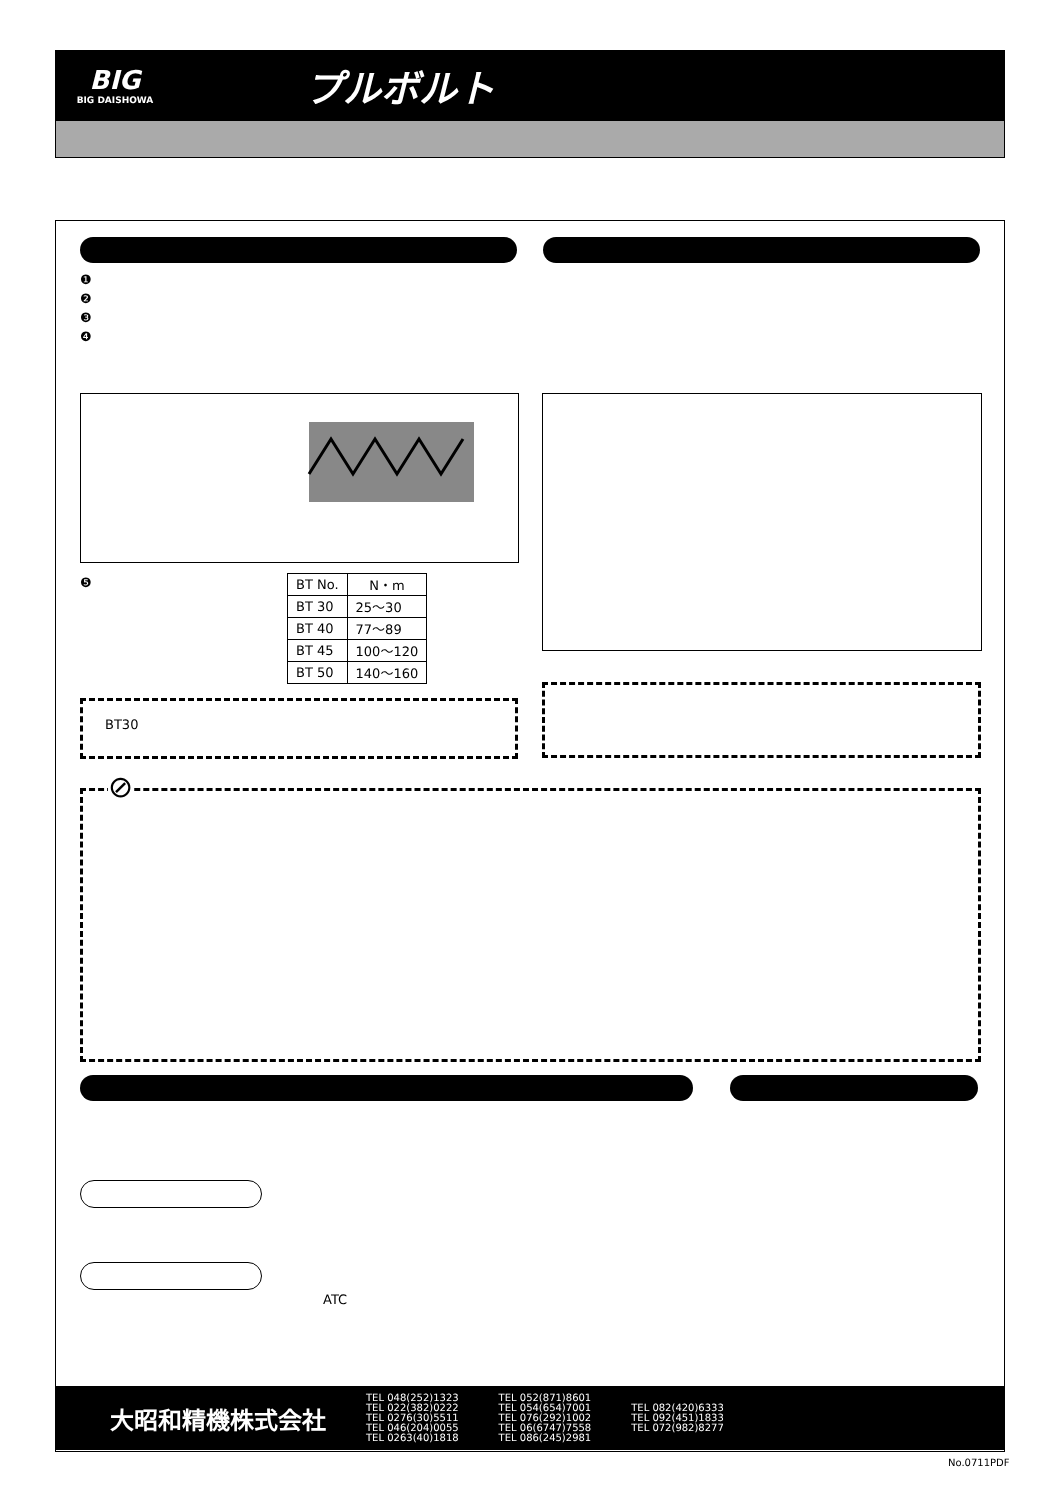BIG
BIG DAISHOWA
プルボルト
❶
❷
❸
❹
❺
| BT No. | N・m |
| --- | --- |
| BT 30 | 25～30 |
| BT 40 | 77～89 |
| BT 45 | 100～120 |
| BT 50 | 140～160 |
BT30
⊘
ATC
大昭和精機株式会社
TEL 048(252)1323
TEL 022(382)0222
TEL 0276(30)5511
TEL 046(204)0055
TEL 0263(40)1818
TEL 052(871)8601
TEL 054(654)7001
TEL 076(292)1002
TEL 06(6747)7558
TEL 086(245)2981
TEL 082(420)6333
TEL 092(451)1833
TEL 072(982)8277
No.0711PDF